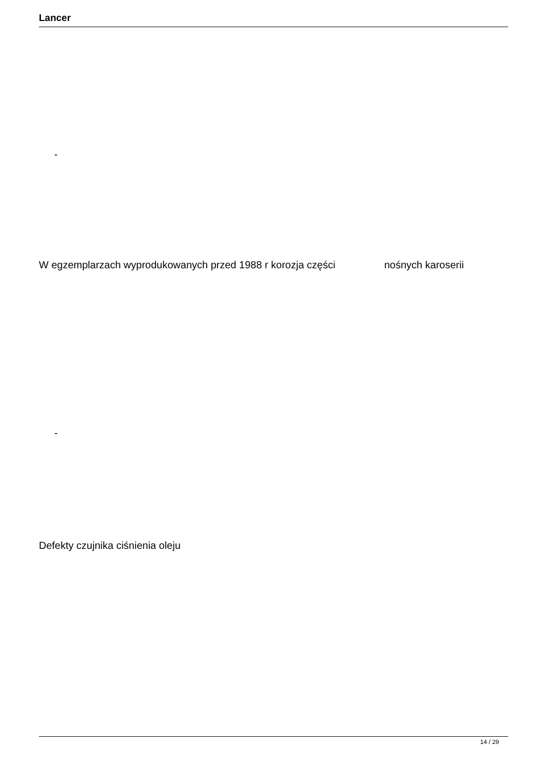Lancer
-
W egzemplarzach wyprodukowanych przed 1988 r korozja części nośnych karoserii
-
Defekty czujnika ciśnienia oleju
14 / 29